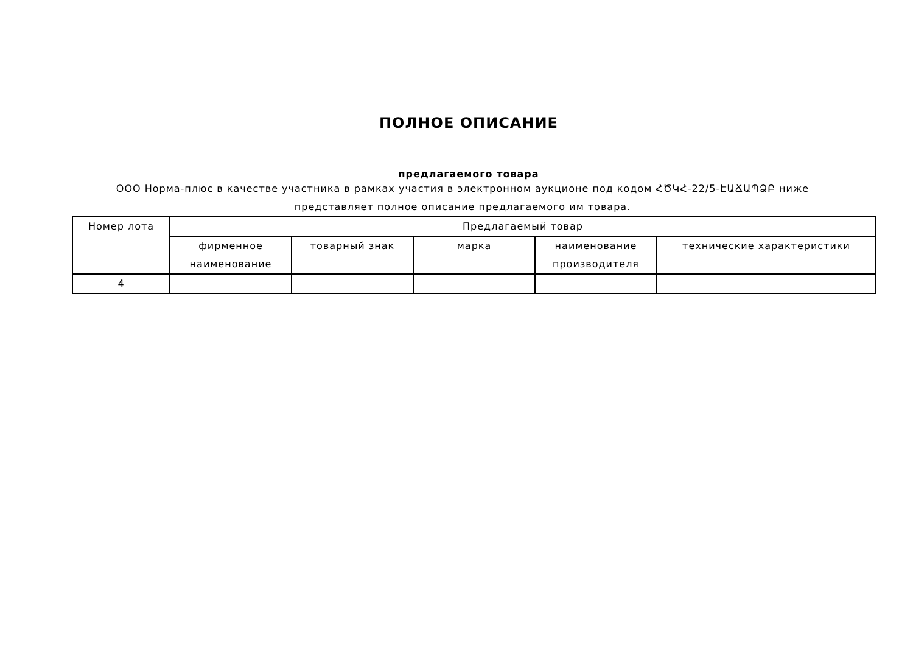ПОЛНОЕ ОПИСАНИЕ
предлагаемого товара
ООО Норма-плюс в качестве участника в рамках участия в электронном аукционе под кодом ՀԾԿՀ-22/5-ԷԱՃԱՊՁԲ ниже представляет полное описание предлагаемого им товара.
| Номер лота | Предлагаемый товар | | | | |
| --- | --- | --- | --- | --- | --- |
| | фирменное наименование | товарный знак | марка | наименование производителя | технические характеристики |
| 4 | | | | | |